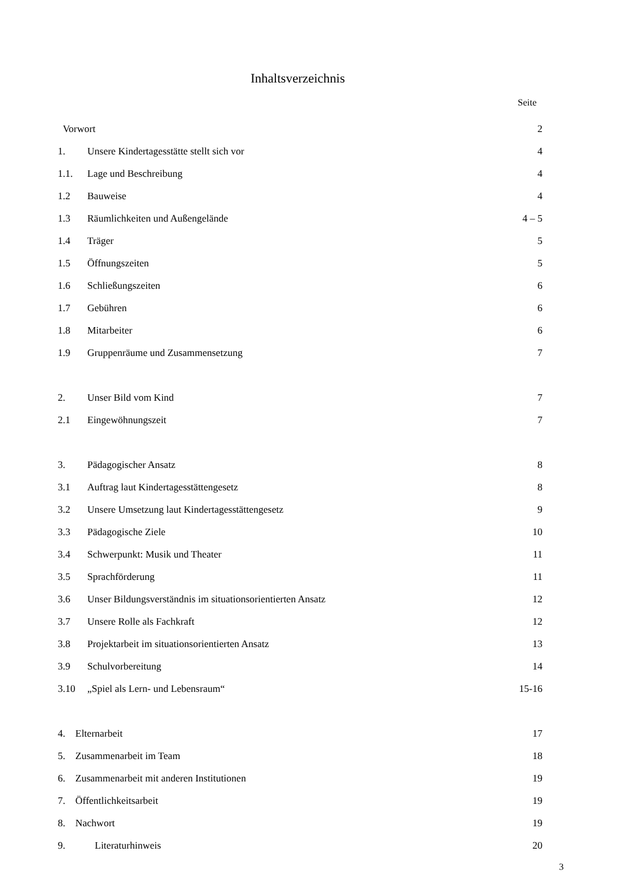Inhaltsverzeichnis
Seite
| Vorwort | | 2 |
| 1. | Unsere Kindertagesstätte stellt sich vor | 4 |
| 1.1. | Lage und Beschreibung | 4 |
| 1.2 | Bauweise | 4 |
| 1.3 | Räumlichkeiten und Außengelände | 4 – 5 |
| 1.4 | Träger | 5 |
| 1.5 | Öffnungszeiten | 5 |
| 1.6 | Schließungszeiten | 6 |
| 1.7 | Gebühren | 6 |
| 1.8 | Mitarbeiter | 6 |
| 1.9 | Gruppenräume und Zusammensetzung | 7 |
| 2. | Unser Bild vom Kind | 7 |
| 2.1 | Eingewöhnungszeit | 7 |
| 3. | Pädagogischer Ansatz | 8 |
| 3.1 | Auftrag laut Kindertagesstättengesetz | 8 |
| 3.2 | Unsere Umsetzung laut Kindertagesstättengesetz | 9 |
| 3.3 | Pädagogische Ziele | 10 |
| 3.4 | Schwerpunkt: Musik und Theater | 11 |
| 3.5 | Sprachförderung | 11 |
| 3.6 | Unser Bildungsverständnis im situationsorientierten Ansatz | 12 |
| 3.7 | Unsere Rolle als Fachkraft | 12 |
| 3.8 | Projektarbeit im situationsorientierten Ansatz | 13 |
| 3.9 | Schulvorbereitung | 14 |
| 3.10 | „Spiel als Lern- und Lebensraum“ | 15-16 |
| 4. Elternarbeit | | 17 |
| 5. Zusammenarbeit im Team | | 18 |
| 6. Zusammenarbeit mit anderen Institutionen | | 19 |
| 7. Öffentlichkeitsarbeit | | 19 |
| 8. Nachwort | | 19 |
| 9. | Literaturhinweis | 20 |
3